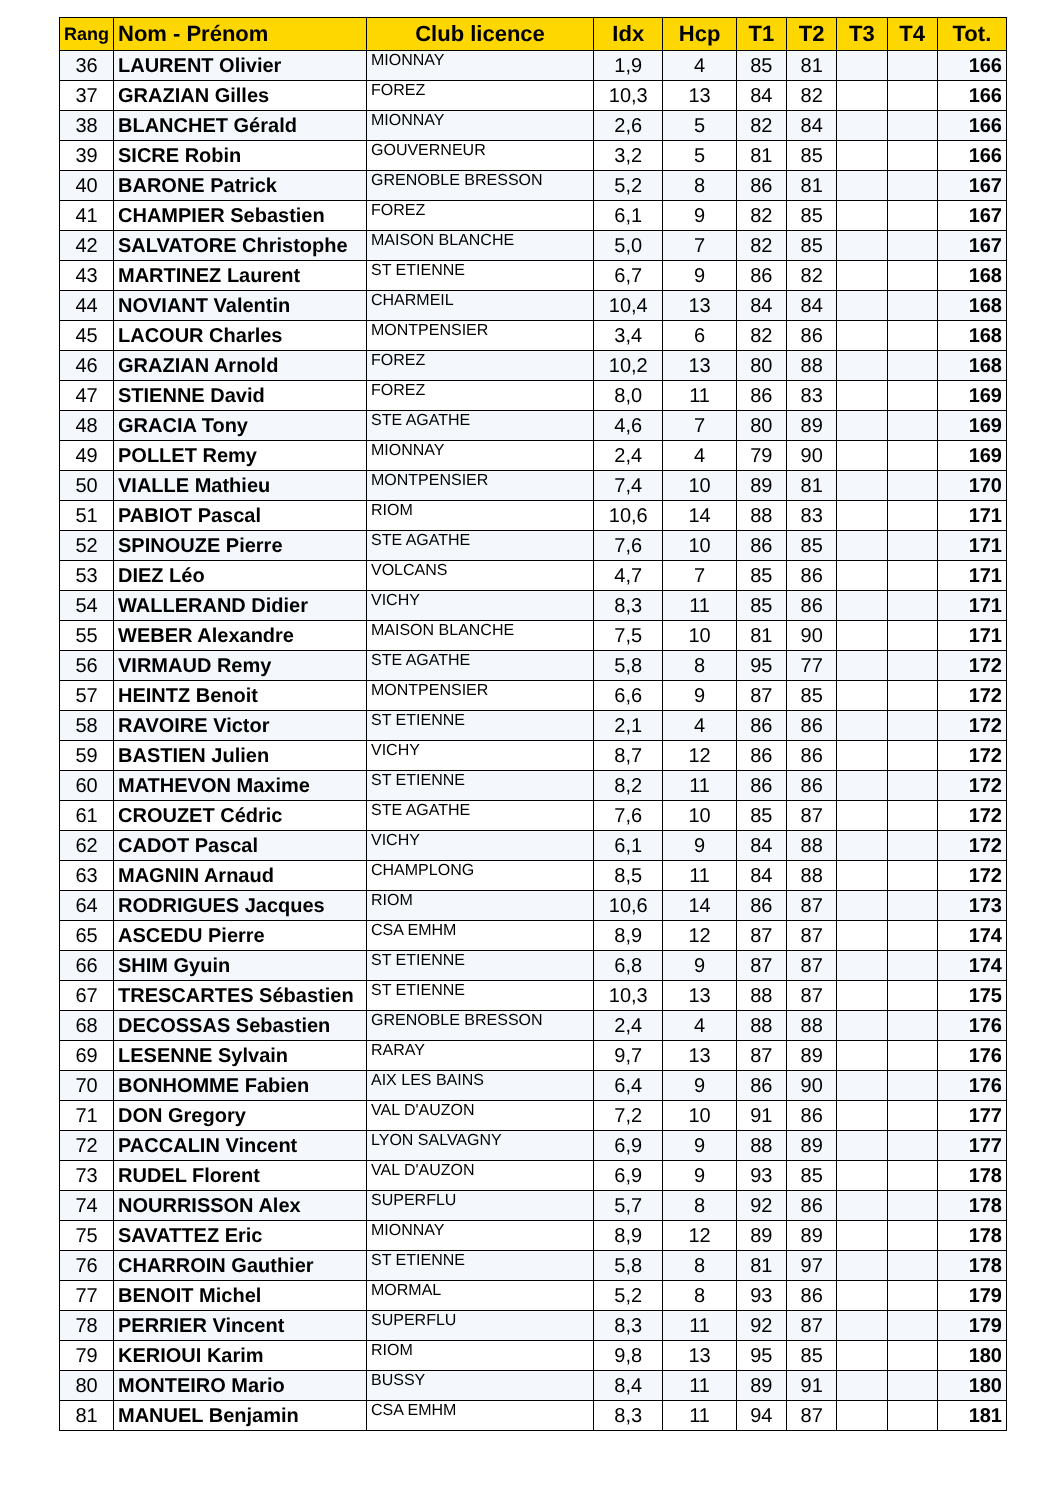| Rang | Nom - Prénom | Club licence | Idx | Hcp | T1 | T2 | T3 | T4 | Tot. |
| --- | --- | --- | --- | --- | --- | --- | --- | --- | --- |
| 36 | LAURENT Olivier | MIONNAY | 1,9 | 4 | 85 | 81 | | | 166 |
| 37 | GRAZIAN Gilles | FOREZ | 10,3 | 13 | 84 | 82 | | | 166 |
| 38 | BLANCHET Gérald | MIONNAY | 2,6 | 5 | 82 | 84 | | | 166 |
| 39 | SICRE Robin | GOUVERNEUR | 3,2 | 5 | 81 | 85 | | | 166 |
| 40 | BARONE Patrick | GRENOBLE BRESSON | 5,2 | 8 | 86 | 81 | | | 167 |
| 41 | CHAMPIER Sebastien | FOREZ | 6,1 | 9 | 82 | 85 | | | 167 |
| 42 | SALVATORE Christophe | MAISON BLANCHE | 5,0 | 7 | 82 | 85 | | | 167 |
| 43 | MARTINEZ Laurent | ST ETIENNE | 6,7 | 9 | 86 | 82 | | | 168 |
| 44 | NOVIANT Valentin | CHARMEIL | 10,4 | 13 | 84 | 84 | | | 168 |
| 45 | LACOUR Charles | MONTPENSIER | 3,4 | 6 | 82 | 86 | | | 168 |
| 46 | GRAZIAN Arnold | FOREZ | 10,2 | 13 | 80 | 88 | | | 168 |
| 47 | STIENNE David | FOREZ | 8,0 | 11 | 86 | 83 | | | 169 |
| 48 | GRACIA Tony | STE AGATHE | 4,6 | 7 | 80 | 89 | | | 169 |
| 49 | POLLET Remy | MIONNAY | 2,4 | 4 | 79 | 90 | | | 169 |
| 50 | VIALLE Mathieu | MONTPENSIER | 7,4 | 10 | 89 | 81 | | | 170 |
| 51 | PABIOT Pascal | RIOM | 10,6 | 14 | 88 | 83 | | | 171 |
| 52 | SPINOUZE Pierre | STE AGATHE | 7,6 | 10 | 86 | 85 | | | 171 |
| 53 | DIEZ Léo | VOLCANS | 4,7 | 7 | 85 | 86 | | | 171 |
| 54 | WALLERAND Didier | VICHY | 8,3 | 11 | 85 | 86 | | | 171 |
| 55 | WEBER Alexandre | MAISON BLANCHE | 7,5 | 10 | 81 | 90 | | | 171 |
| 56 | VIRMAUD Remy | STE AGATHE | 5,8 | 8 | 95 | 77 | | | 172 |
| 57 | HEINTZ Benoit | MONTPENSIER | 6,6 | 9 | 87 | 85 | | | 172 |
| 58 | RAVOIRE Victor | ST ETIENNE | 2,1 | 4 | 86 | 86 | | | 172 |
| 59 | BASTIEN Julien | VICHY | 8,7 | 12 | 86 | 86 | | | 172 |
| 60 | MATHEVON Maxime | ST ETIENNE | 8,2 | 11 | 86 | 86 | | | 172 |
| 61 | CROUZET Cédric | STE AGATHE | 7,6 | 10 | 85 | 87 | | | 172 |
| 62 | CADOT Pascal | VICHY | 6,1 | 9 | 84 | 88 | | | 172 |
| 63 | MAGNIN Arnaud | CHAMPLONG | 8,5 | 11 | 84 | 88 | | | 172 |
| 64 | RODRIGUES Jacques | RIOM | 10,6 | 14 | 86 | 87 | | | 173 |
| 65 | ASCEDU Pierre | CSA EMHM | 8,9 | 12 | 87 | 87 | | | 174 |
| 66 | SHIM Gyuin | ST ETIENNE | 6,8 | 9 | 87 | 87 | | | 174 |
| 67 | TRESCARTES Sébastien | ST ETIENNE | 10,3 | 13 | 88 | 87 | | | 175 |
| 68 | DECOSSAS Sebastien | GRENOBLE BRESSON | 2,4 | 4 | 88 | 88 | | | 176 |
| 69 | LESENNE Sylvain | RARAY | 9,7 | 13 | 87 | 89 | | | 176 |
| 70 | BONHOMME Fabien | AIX LES BAINS | 6,4 | 9 | 86 | 90 | | | 176 |
| 71 | DON Gregory | VAL D'AUZON | 7,2 | 10 | 91 | 86 | | | 177 |
| 72 | PACCALIN Vincent | LYON SALVAGNY | 6,9 | 9 | 88 | 89 | | | 177 |
| 73 | RUDEL Florent | VAL D'AUZON | 6,9 | 9 | 93 | 85 | | | 178 |
| 74 | NOURRISSON Alex | SUPERFLU | 5,7 | 8 | 92 | 86 | | | 178 |
| 75 | SAVATTEZ Eric | MIONNAY | 8,9 | 12 | 89 | 89 | | | 178 |
| 76 | CHARROIN Gauthier | ST ETIENNE | 5,8 | 8 | 81 | 97 | | | 178 |
| 77 | BENOIT Michel | MORMAL | 5,2 | 8 | 93 | 86 | | | 179 |
| 78 | PERRIER Vincent | SUPERFLU | 8,3 | 11 | 92 | 87 | | | 179 |
| 79 | KERIOUI Karim | RIOM | 9,8 | 13 | 95 | 85 | | | 180 |
| 80 | MONTEIRO Mario | BUSSY | 8,4 | 11 | 89 | 91 | | | 180 |
| 81 | MANUEL Benjamin | CSA EMHM | 8,3 | 11 | 94 | 87 | | | 181 |